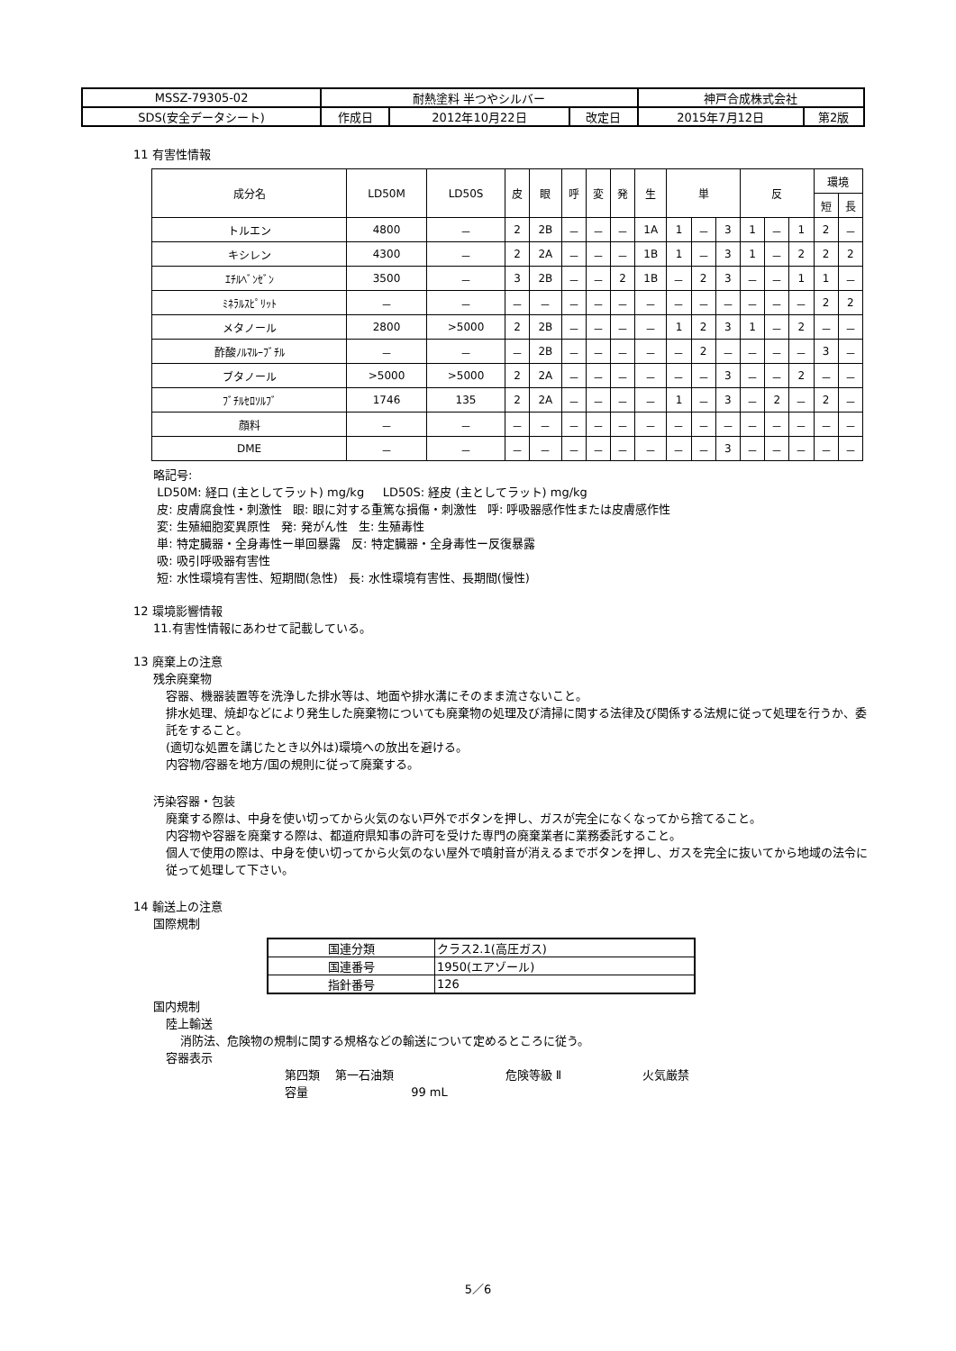| MSSZ-79305-02 | 耐熱塗料 半つやシルバー | | | 神戸合成株式会社 | |
| SDS(安全データシート) | 作成日 | 2012年10月22日 | 改定日 | 2015年7月12日 | 第2版 |
11 有害性情報
| 成分名 | LD50M | LD50S | 皮 | 眼 | 呼 | 変 | 発 | 生 | 単 | | | 反 | | | 環境 | |
| | | | | | | | | | | | | | | | 短 | 長 |
| トルエン | 4800 | － | 2 | 2B | － | － | － | 1A | 1 | － | 3 | 1 | － | 1 | 2 | － |
| キシレン | 4300 | － | 2 | 2A | － | － | － | 1B | 1 | － | 3 | 1 | － | 2 | 2 | 2 |
| ｴﾁﾙﾍﾞﾝｾﾞﾝ | 3500 | － | 3 | 2B | － | － | 2 | 1B | － | 2 | 3 | － | － | 1 | 1 | － |
| ﾐﾈﾗﾙｽﾋﾟﾘｯﾄ | － | － | － | － | － | － | － | － | － | － | － | － | － | － | 2 | 2 |
| メタノール | 2800 | >5000 | 2 | 2B | － | － | － | － | 1 | 2 | 3 | 1 | － | 2 | － | － |
| 酢酸ﾉﾙﾏﾙｰﾌﾞﾁﾙ | － | － | － | 2B | － | － | － | － | － | 2 | － | － | － | － | 3 | － |
| ブタノール | >5000 | >5000 | 2 | 2A | － | － | － | － | － | － | 3 | － | － | 2 | － | － |
| ﾌﾞﾁﾙｾﾛｿﾙﾌﾞ | 1746 | 135 | 2 | 2A | － | － | － | － | 1 | － | 3 | － | 2 | － | 2 | － |
| 顔料 | － | － | － | － | － | － | － | － | － | － | － | － | － | － | － | － |
| DME | － | － | － | － | － | － | － | － | － | － | 3 | － | － | － | － | － |
略記号:
LD50M: 経口 (主としてラット) mg/kg LD50S: 経皮 (主としてラット) mg/kg
皮: 皮膚腐食性・刺激性 眼: 眼に対する重篤な損傷・刺激性 呼: 呼吸器感作性または皮膚感作性
変: 生殖細胞変異原性 発: 発がん性 生: 生殖毒性
単: 特定臓器・全身毒性ー単回暴露 反: 特定臓器・全身毒性ー反復暴露
吸: 吸引呼吸器有害性
短: 水性環境有害性、短期間(急性) 長: 水性環境有害性、長期間(慢性)
12 環境影響情報
11.有害性情報にあわせて記載している。
13 廃棄上の注意
残余廃棄物
容器、機器装置等を洗浄した排水等は、地面や排水溝にそのまま流さないこと。
排水処理、焼却などにより発生した廃棄物についても廃棄物の処理及び清掃に関する法律及び関係する法規に従って処理を行うか、委託をすること。
(適切な処置を講じたとき以外は)環境への放出を避ける。
内容物/容器を地方/国の規則に従って廃棄する。
汚染容器・包装
廃棄する際は、中身を使い切ってから火気のない戸外でボタンを押し、ガスが完全になくなってから捨てること。
内容物や容器を廃棄する際は、都道府県知事の許可を受けた専門の廃棄業者に業務委託すること。
個人で使用の際は、中身を使い切ってから火気のない屋外で噴射音が消えるまでボタンを押し、ガスを完全に抜いてから地域の法令に従って処理して下さい。
14 輸送上の注意
国際規制
| 国連分類 | クラス2.1(高圧ガス) |
| 国連番号 | 1950(エアゾール) |
| 指針番号 | 126 |
国内規制
陸上輸送
消防法、危険物の規制に関する規格などの輸送について定めるところに従う。
容器表示
第四類 第一石油類 危険等級 Ⅱ 火気厳禁
容量 99 mL
5／6